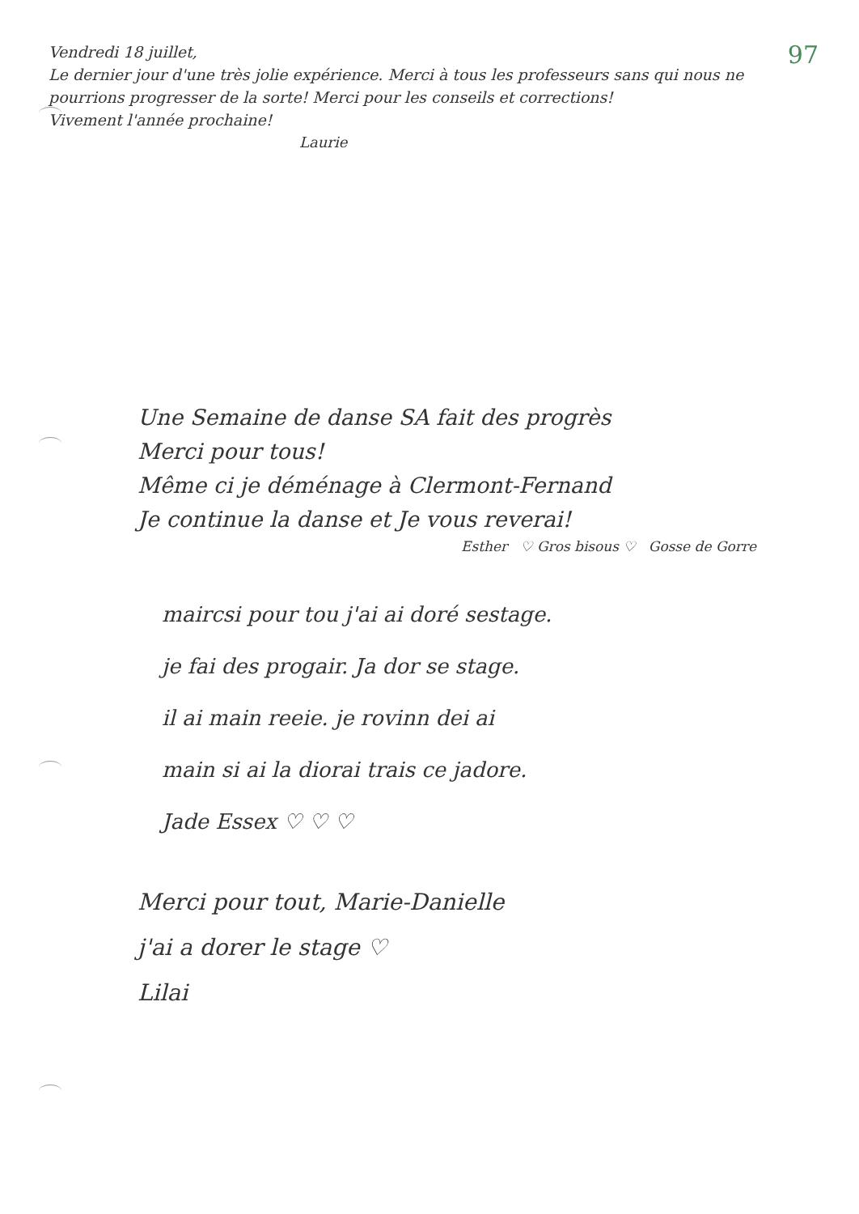97
Vendredi 18 juillet,
Le dernier jour d'une très jolie expérience. Merci à tous les professeurs sans qui nous ne pourrions progresser de la sorte! Merci pour les conseils et corrections!
Vivement l'année prochaine!
Laurie
Une Semaine de danse SA fait des progrès
Merci pour tous!
Même ci je déménage à Clermont-Fernand
Je continue la danse et Je vous reverai!
Esther ♡ Gros bisous ♡ Gosse de Gorre
maircsi pour tou j'ai ai doré sestage.
je fai des progair. Ja dor se stage.
il ai main reeie. je rovinn dei ai
main si ai la diorai trais ce jadore.
Jade Essex ♡ ♡ ♡
Merci pour tout, Marie-Danielle
j'ai a dorer le stage ♡
Lilai